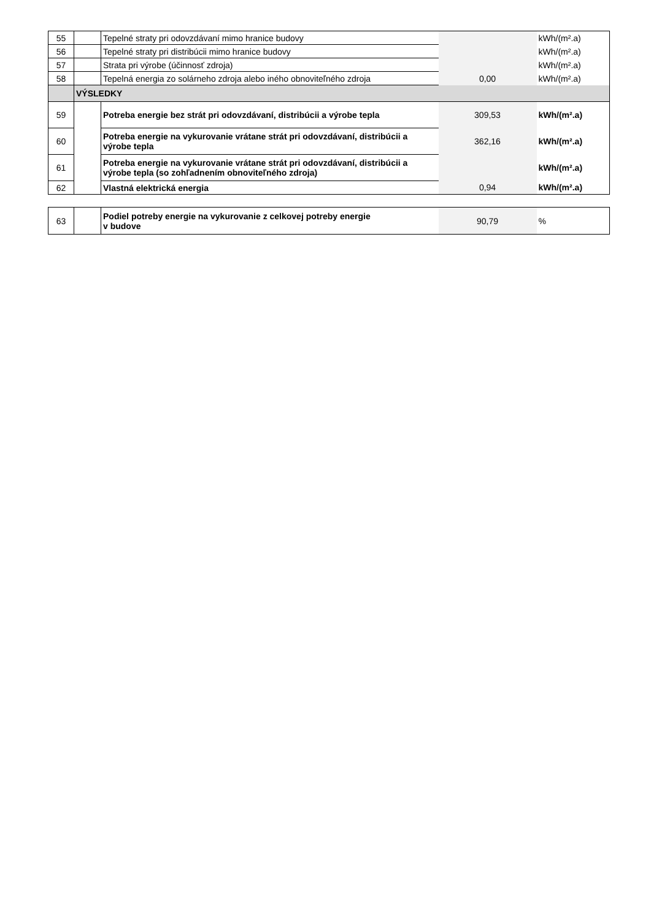| 55 | | Tepelné straty pri odovzdávaní mimo hranice budovy | | kWh/(m².a) |
| 56 | | Tepelné straty pri distribúcii mimo hranice budovy | | kWh/(m².a) |
| 57 | | Strata pri výrobe (účinnosť zdroja) | | kWh/(m².a) |
| 58 | | Tepelná energia zo solárneho zdroja alebo iného obnoviteľného zdroja | 0,00 | kWh/(m².a) |
| | VÝSLEDKY | | | |
| 59 | | Potreba energie bez strát pri odovzdávaní, distribúcii a výrobe tepla | 309,53 | kWh/(m².a) |
| 60 | | Potreba energie na vykurovanie vrátane strát pri odovzdávaní, distribúcii a výrobe tepla | 362,16 | kWh/(m².a) |
| 61 | | Potreba energie na vykurovanie vrátane strát pri odovzdávaní, distribúcii a výrobe tepla (so zohľadnením obnoviteľného zdroja) | | kWh/(m².a) |
| 62 | | Vlastná elektrická energia | 0,94 | kWh/(m².a) |
| 63 | | Podiel potreby energie na vykurovanie z celkovej potreby energie v budove | 90,79 | % |